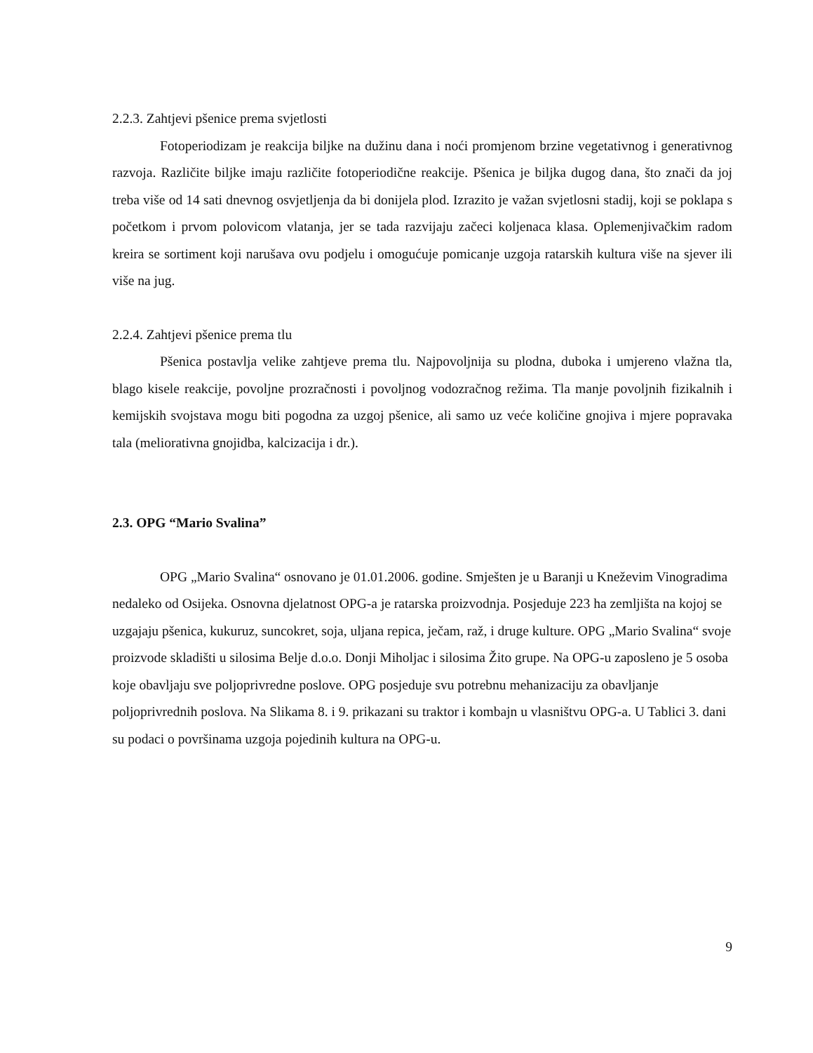2.2.3. Zahtjevi pšenice prema svjetlosti
Fotoperiodizam je reakcija biljke na dužinu dana i noći promjenom brzine vegetativnog i generativnog razvoja. Različite biljke imaju različite fotoperiodične reakcije. Pšenica je biljka dugog dana, što znači da joj treba više od 14 sati dnevnog osvjetljenja da bi donijela plod. Izrazito je važan svjetlosni stadij, koji se poklapa s početkom i prvom polovicom vlatanja, jer se tada razvijaju začeci koljenaca klasa. Oplemenjivačkim radom kreira se sortiment koji narušava ovu podjelu i omogućuje pomicanje uzgoja ratarskih kultura više na sjever ili više na jug.
2.2.4. Zahtjevi pšenice prema tlu
Pšenica postavlja velike zahtjeve prema tlu. Najpovoljnija su plodna, duboka i umjereno vlažna tla, blago kisele reakcije, povoljne prozračnosti i povoljnog vodozračnog režima. Tla manje povoljnih fizikalnih i kemijskih svojstava mogu biti pogodna za uzgoj pšenice, ali samo uz veće količine gnojiva i mjere popravaka tala (meliorativna gnojidba, kalcizacija i dr.).
2.3. OPG “Mario Svalina”
OPG „Mario Svalina“ osnovano je 01.01.2006. godine. Smješten je u Baranji u Kneževim Vinogradima nedaleko od Osijeka. Osnovna djelatnost OPG-a je ratarska proizvodnja. Posjeduje 223 ha zemljišta na kojoj se uzgajaju pšenica, kukuruz, suncokret, soja, uljana repica, ječam, raž, i druge kulture. OPG „Mario Svalina“ svoje proizvode skladišti u silosima Belje d.o.o. Donji Miholjac i silosima Žito grupe. Na OPG-u zaposleno je 5 osoba koje obavljaju sve poljoprivredne poslove. OPG posjeduje svu potrebnu mehanizaciju za obavljanje poljoprivrednih poslova. Na Slikama 8. i 9. prikazani su traktor i kombajn u vlasništvu OPG-a. U Tablici 3. dani su podaci o površinama uzgoja pojedinih kultura na OPG-u.
9